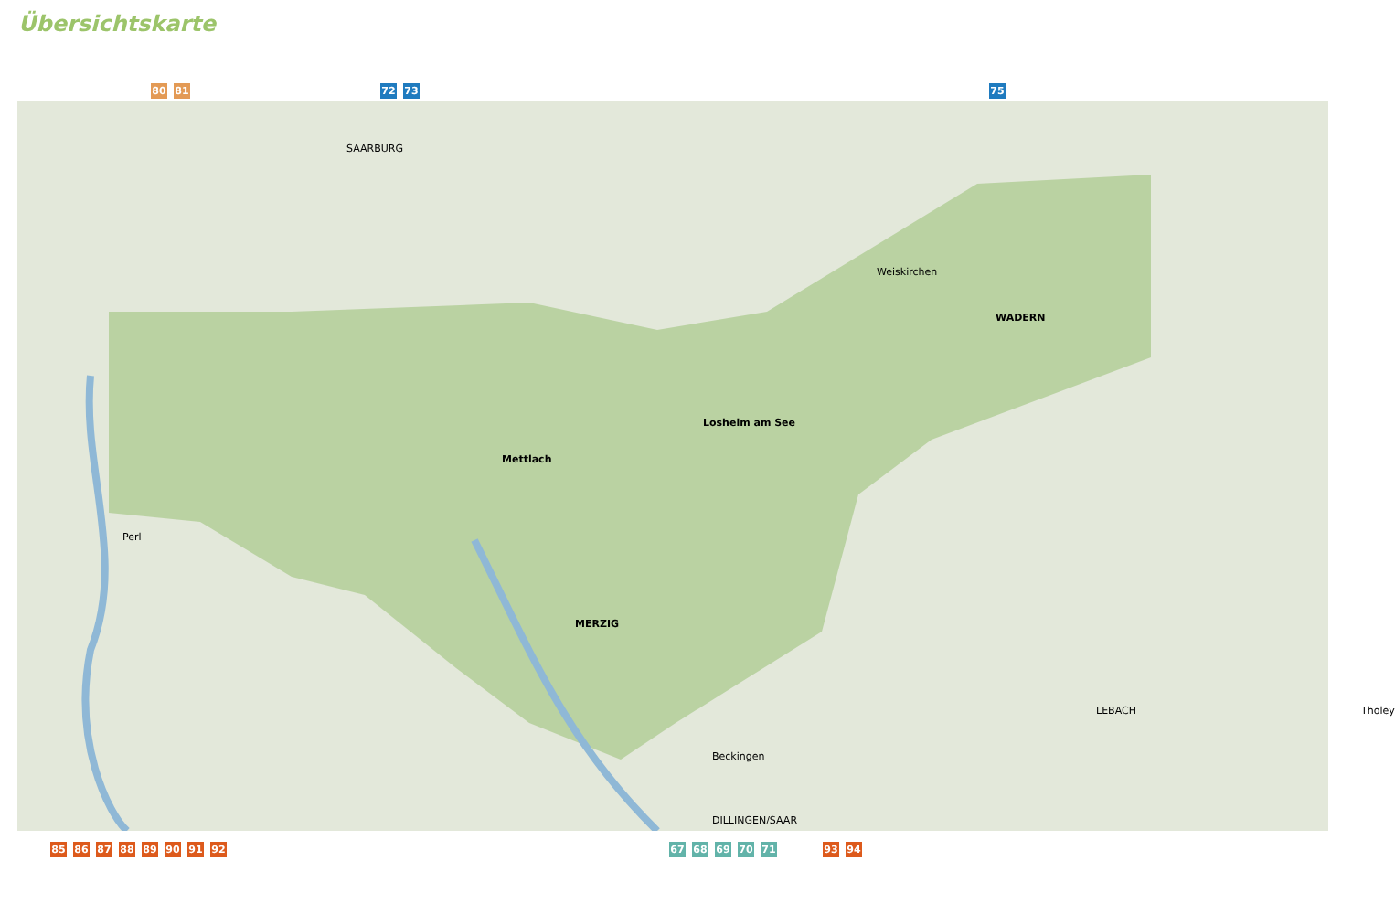Übersichtskarte
80 81 72 73 75
Mettlach
MERZIG
Losheim am See
WADERN
SAARBURG
Beckingen
DILLINGEN/SAAR
LEBACH
Weiskirchen
Perl
Tholey
.
85 86 87 88 89 90 91 92 67 68 69 70 71 93 94